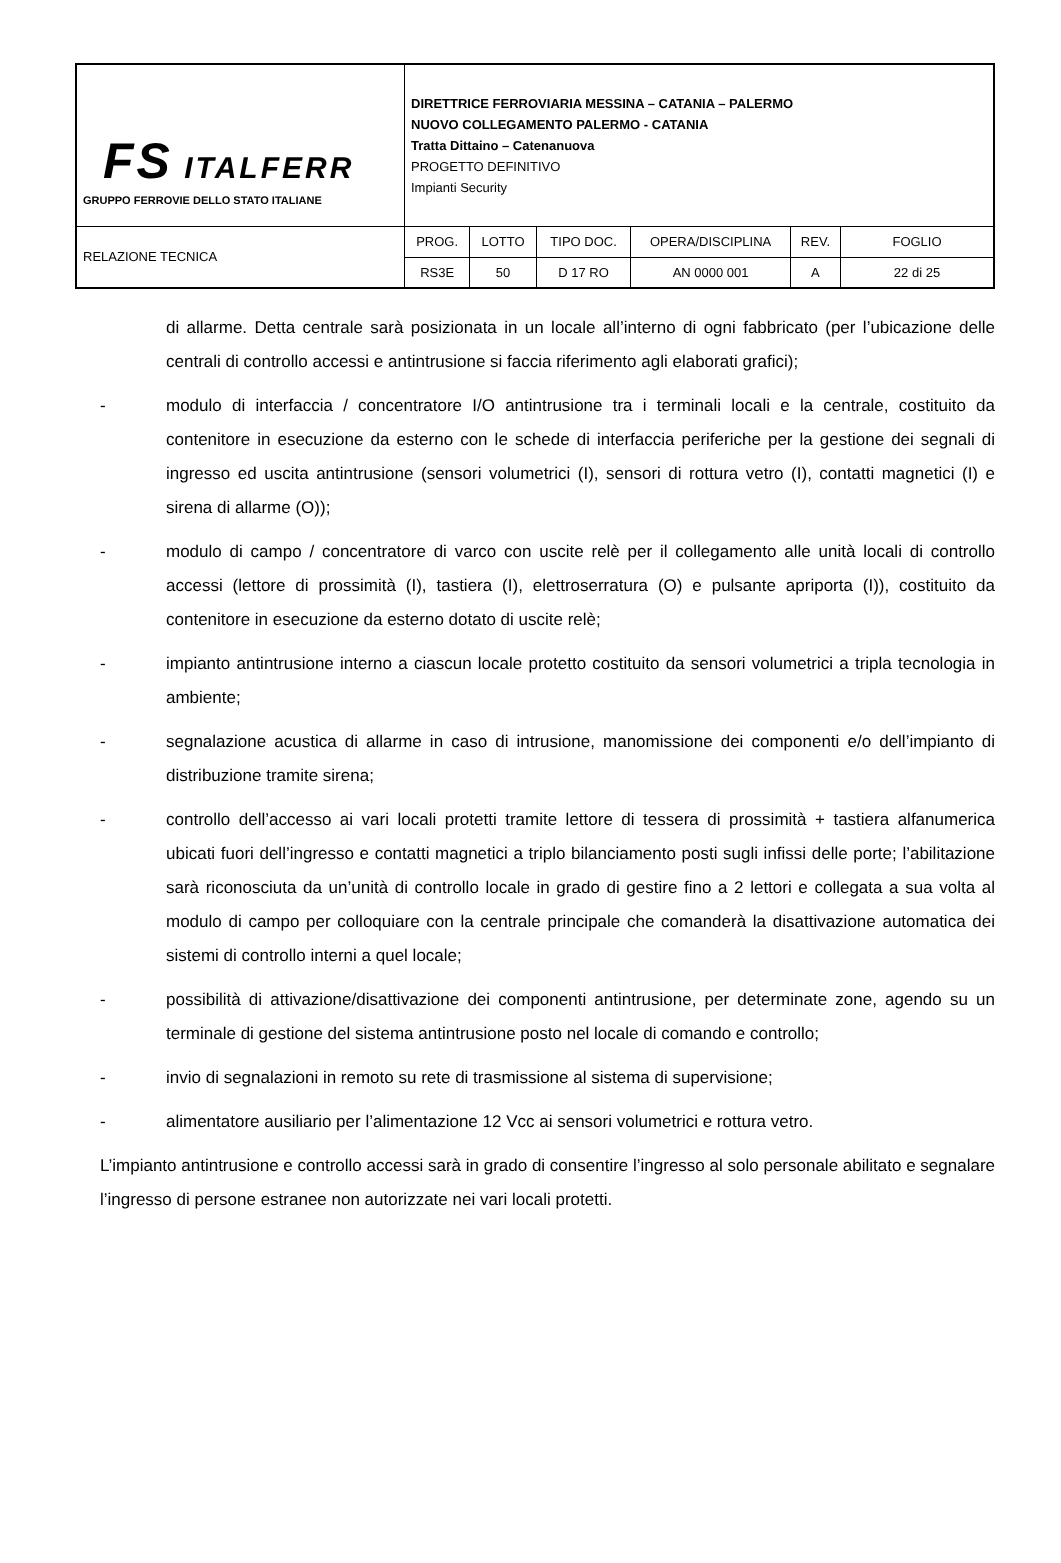| FS ITALFERR GRUPPO FERROVIE DELLO STATO ITALIANE | DIRETTRICE FERROVIARIA MESSINA – CATANIA – PALERMO NUOVO COLLEGAMENTO PALERMO - CATANIA Tratta Dittaino – Catenanuova PROGETTO DEFINITIVO Impianti Security | | | | | |
| RELAZIONE TECNICA | PROG. | LOTTO | TIPO DOC. | OPERA/DISCIPLINA | REV. | FOGLIO |
| | RS3E | 50 | D 17 RO | AN 0000 001 | A | 22 di 25 |
di allarme. Detta centrale sarà posizionata in un locale all’interno di ogni fabbricato (per l’ubicazione delle centrali di controllo accessi e antintrusione si faccia riferimento agli elaborati grafici);
- modulo di interfaccia / concentratore I/O antintrusione tra i terminali locali e la centrale, costituito da contenitore in esecuzione da esterno con le schede di interfaccia periferiche per la gestione dei segnali di ingresso ed uscita antintrusione (sensori volumetrici (I), sensori di rottura vetro (I), contatti magnetici (I) e sirena di allarme (O));
- modulo di campo / concentratore di varco con uscite relè per il collegamento alle unità locali di controllo accessi (lettore di prossimità (I), tastiera (I), elettroserratura (O) e pulsante apriporta (I)), costituito da contenitore in esecuzione da esterno dotato di uscite relè;
- impianto antintrusione interno a ciascun locale protetto costituito da sensori volumetrici a tripla tecnologia in ambiente;
- segnalazione acustica di allarme in caso di intrusione, manomissione dei componenti e/o dell’impianto di distribuzione tramite sirena;
- controllo dell’accesso ai vari locali protetti tramite lettore di tessera di prossimità + tastiera alfanumerica ubicati fuori dell’ingresso e contatti magnetici a triplo bilanciamento posti sugli infissi delle porte; l’abilitazione sarà riconosciuta da un’unità di controllo locale in grado di gestire fino a 2 lettori e collegata a sua volta al modulo di campo per colloquiare con la centrale principale che comanderà la disattivazione automatica dei sistemi di controllo interni a quel locale;
- possibilità di attivazione/disattivazione dei componenti antintrusione, per determinate zone, agendo su un terminale di gestione del sistema antintrusione posto nel locale di comando e controllo;
- invio di segnalazioni in remoto su rete di trasmissione al sistema di supervisione;
- alimentatore ausiliario per l’alimentazione 12 Vcc ai sensori volumetrici e rottura vetro.
L’impianto antintrusione e controllo accessi sarà in grado di consentire l’ingresso al solo personale abilitato e segnalare l’ingresso di persone estranee non autorizzate nei vari locali protetti.